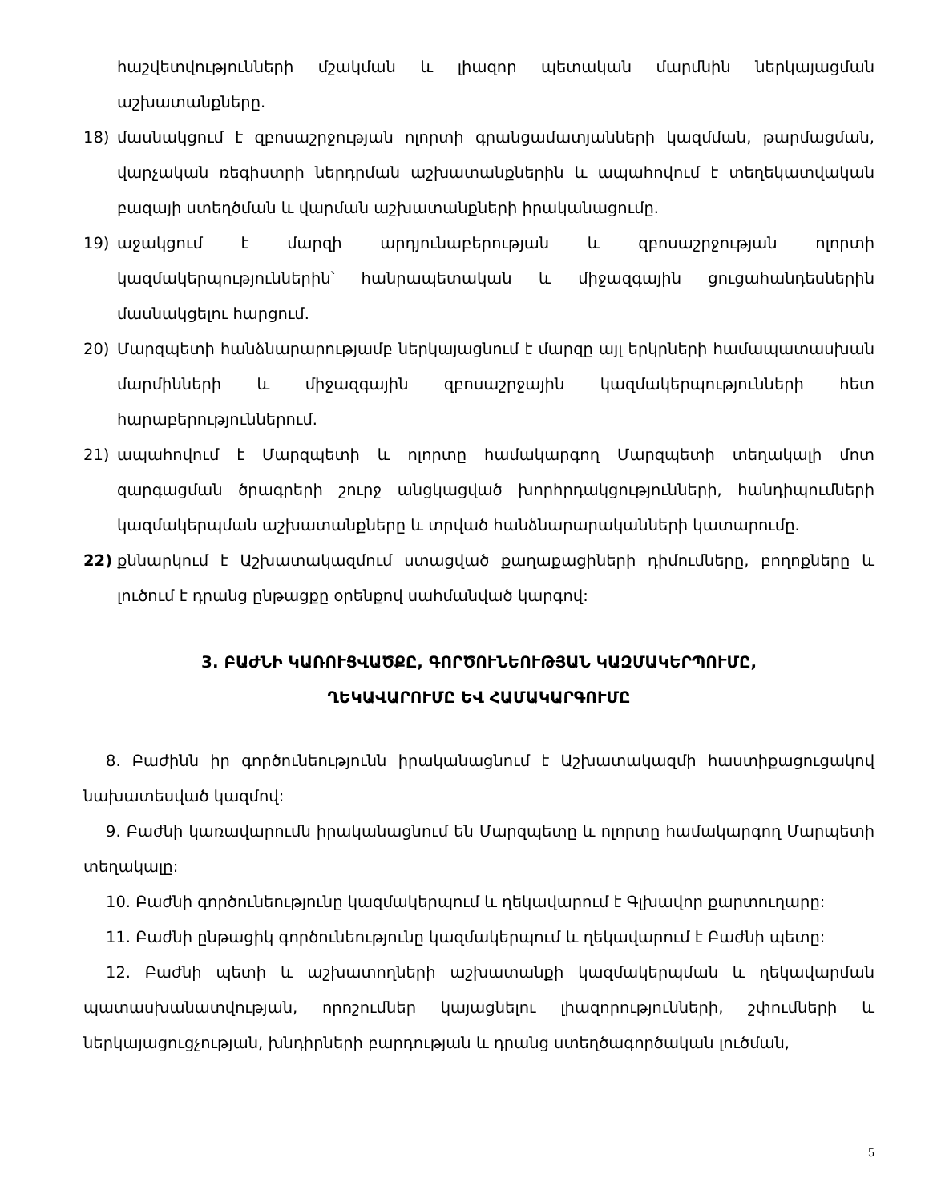հաշվետվությունների մշակման և լիազոր պետական մարմնին ներկայացման աշխատանքները.
18) մասնակցում է զբոսաշրջության ոլորտի գրանցամատյանների կազմման, թարմացման, վարչական ռեգիստրի ներդրման աշխատանքներին և ապահովում է տեղեկատվական բազայի ստեղծման և վարման աշխատանքների իրականացումը.
19) աջակցում է մարզի արդյունաբերության և զբոսաշրջության ոլորտի կազմակերպություններին՝ հանրապետական և միջազգային ցուցահանդեսներին մասնակցելու հարցում.
20) Մարզպետի հանձնարարությամբ ներկայացնում է մարզը այլ երկրների համապատասխան մարմինների և միջազգային զբոսաշրջային կազմակերպությունների հետ հարաբերություններում.
21) ապահովում է Մարզպետի և ոլորտը համակարգող Մարզպետի տեղակալի մոտ զարգացման ծրագրերի շուրջ անցկացված խորհրդակցությունների, հանդիպումների կազմակերպման աշխատանքները և տրված հանձնարարականների կատարումը.
22) քննարկում է Աշխատակազմում ստացված քաղաքացիների դիմումները, բողոքները և լուծում է դրանց ընթացքը օրենքով սահմանված կարգով:
3. ԲԱԺՆԻ ԿԱՌՈՒՑՎԱԾՔԸ, ԳՈՐԾՈՒՆԵՈՒԹՅԱՆ ԿԱԶՄԱԿԵՐՊՈՒՄԸ,
ՂԵԿԱՎԱՐՈՒՄԸ ԵՎ ՀԱՄԱԿԱՐԳՈՒՄԸ
8. Բաժինն իր գործունեությունն իրականացնում է Աշխատակազմի հաստիքացուցակով նախատեսված կազմով:
9. Բաժնի կառավարումն իրականացնում են Մարզպետը և ոլորտը համակարգող Մարպետի տեղակալը:
10. Բաժնի գործունեությունը կազմակերպում և ղեկավարում է Գլխավոր քարտուղարը:
11. Բաժնի ընթացիկ գործունեությունը կազմակերպում և ղեկավարում է Բաժնի պետը:
12. Բաժնի պետի և աշխատողների աշխատանքի կազմակերպման և ղեկավարման պատասխանատվության, որոշումներ կայացնելու լիազորությունների, շփումների և ներկայացուցչության, խնդիրների բարդության և դրանց ստեղծագործական լուծման,
5